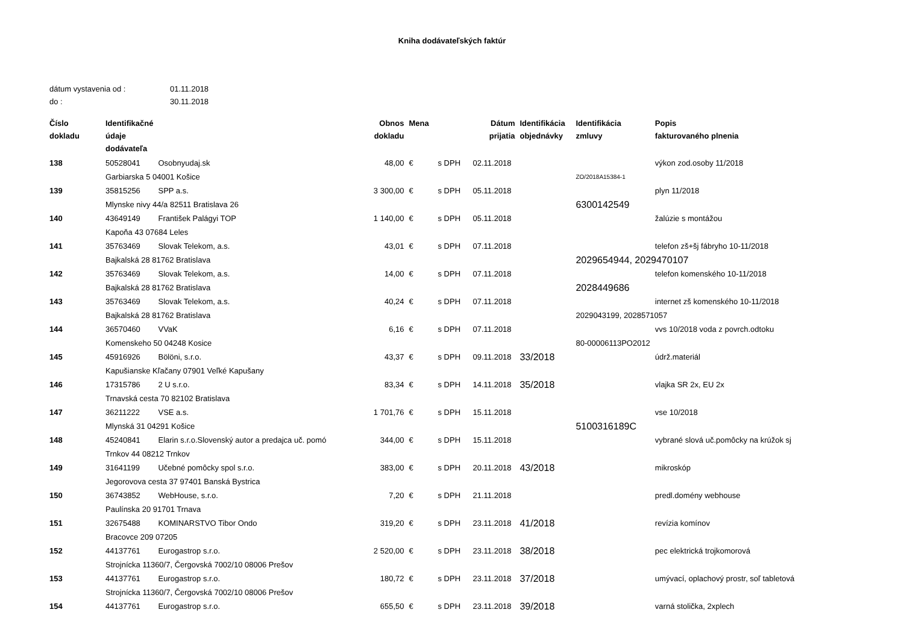Kniha dodávateľských faktúr
dátum vystavenia od : 01.11.2018
do : 30.11.2018
| Číslo dokladu | Identifikačné údaje dodávateľa | | Obnos dokladu | Mena | | Dátum prijatia | Identifikácia objednávky | Identifikácia zmluvy | Popis fakturovaného plnenia |
| --- | --- | --- | --- | --- | --- | --- | --- | --- | --- |
| 138 | 50528041 | Osobnyudaj.sk | 48,00 | € | s DPH | 02.11.2018 | | | výkon zod.osoby 11/2018 |
| | Garbiarska 5 04001 Košice | | | | | | | ZO/2018A15384-1 | |
| 139 | 35815256 | SPP a.s. | 3 300,00 | € | s DPH | 05.11.2018 | | | plyn 11/2018 |
| | Mlynske nivy 44/a 82511 Bratislava 26 | | | | | | | 6300142549 | |
| 140 | 43649149 | František Palágyi TOP | 1 140,00 | € | s DPH | 05.11.2018 | | | žalúzie s montážou |
| | Kapoňa 43 07684 Leles | | | | | | | | |
| 141 | 35763469 | Slovak Telekom, a.s. | 43,01 | € | s DPH | 07.11.2018 | | | telefon zš+šj fábryho 10-11/2018 |
| | Bajkalská 28 81762 Bratislava | | | | | | | 2029654944, 2029470107 | |
| 142 | 35763469 | Slovak Telekom, a.s. | 14,00 | € | s DPH | 07.11.2018 | | | telefon komenského 10-11/2018 |
| | Bajkalská 28 81762 Bratislava | | | | | | | 2028449686 | |
| 143 | 35763469 | Slovak Telekom, a.s. | 40,24 | € | s DPH | 07.11.2018 | | | internet zš komenského 10-11/2018 |
| | Bajkalská 28 81762 Bratislava | | | | | | | 2029043199, 2028571057 | |
| 144 | 36570460 | VVaK | 6,16 | € | s DPH | 07.11.2018 | | | vvs 10/2018 voda z povrch.odtoku |
| | Komenskeho 50 04248 Kosice | | | | | | | 80-00006113PO2012 | |
| 145 | 45916926 | Bölöni, s.r.o. | 43,37 | € | s DPH | 09.11.2018 | 33/2018 | | údrž.materiál |
| | Kapušianske Kľačany 07901 Veľké Kapušany | | | | | | | | |
| 146 | 17315786 | 2 U s.r.o. | 83,34 | € | s DPH | 14.11.2018 | 35/2018 | | vlajka SR 2x, EU 2x |
| | Trnavská cesta 70 82102 Bratislava | | | | | | | | |
| 147 | 36211222 | VSE a.s. | 1 701,76 | € | s DPH | 15.11.2018 | | | vse 10/2018 |
| | Mlynská 31 04291 Košice | | | | | | | 5100316189C | |
| 148 | 45240841 | Elarin s.r.o.Slovenský autor a predajca uč. pomó | 344,00 | € | s DPH | 15.11.2018 | | | vybrané slová uč.pomôcky na krúžok sj |
| | Trnkov 44 08212 Trnkov | | | | | | | | |
| 149 | 31641199 | Učebné pomôcky spol s.r.o. | 383,00 | € | s DPH | 20.11.2018 | 43/2018 | | mikroskóp |
| | Jegorovova cesta 37 97401 Banská Bystrica | | | | | | | | |
| 150 | 36743852 | WebHouse, s.r.o. | 7,20 | € | s DPH | 21.11.2018 | | | predl.domény webhouse |
| | Paulínska 20 91701 Trnava | | | | | | | | |
| 151 | 32675488 | KOMINARSTVO Tibor Ondo | 319,20 | € | s DPH | 23.11.2018 | 41/2018 | | revízia komínov |
| | Bracovce 209 07205 | | | | | | | | |
| 152 | 44137761 | Eurogastrop s.r.o. | 2 520,00 | € | s DPH | 23.11.2018 | 38/2018 | | pec elektrická trojkomorová |
| | Strojnícka 11360/7, Čergovská 7002/10 08006 Prešov | | | | | | | | |
| 153 | 44137761 | Eurogastrop s.r.o. | 180,72 | € | s DPH | 23.11.2018 | 37/2018 | | umývací, oplachový prostr, soľ tabletová |
| | Strojnícka 11360/7, Čergovská 7002/10 08006 Prešov | | | | | | | | |
| 154 | 44137761 | Eurogastrop s.r.o. | 655,50 | € | s DPH | 23.11.2018 | 39/2018 | | varná stolička, 2xplech |